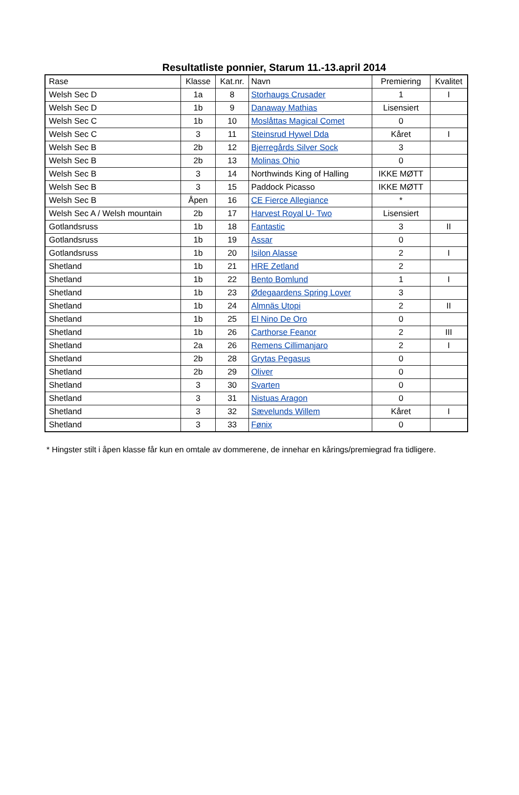Resultatliste ponnier, Starum 11.-13.april 2014
| Rase | Klasse | Kat.nr. | Navn | Premiering | Kvalitet |
| --- | --- | --- | --- | --- | --- |
| Welsh Sec D | 1a | 8 | Storhaugs Crusader | 1 | I |
| Welsh Sec D | 1b | 9 | Danaway Mathias | Lisensiert | |
| Welsh Sec C | 1b | 10 | Moslåttas Magical Comet | 0 | |
| Welsh Sec C | 3 | 11 | Steinsrud Hywel Dda | Kåret | I |
| Welsh Sec B | 2b | 12 | Bjerregårds Silver Sock | 3 | |
| Welsh Sec B | 2b | 13 | Molinas Ohio | 0 | |
| Welsh Sec B | 3 | 14 | Northwinds King of Halling | IKKE MØTT | |
| Welsh Sec B | 3 | 15 | Paddock Picasso | IKKE MØTT | |
| Welsh Sec B | Åpen | 16 | CE Fierce Allegiance | * | |
| Welsh Sec A / Welsh mountain | 2b | 17 | Harvest Royal U- Two | Lisensiert | |
| Gotlandsruss | 1b | 18 | Fantastic | 3 | II |
| Gotlandsruss | 1b | 19 | Assar | 0 | |
| Gotlandsruss | 1b | 20 | Isilon Alasse | 2 | I |
| Shetland | 1b | 21 | HRE Zetland | 2 | |
| Shetland | 1b | 22 | Bento Bomlund | 1 | I |
| Shetland | 1b | 23 | Ødegaardens Spring Lover | 3 | |
| Shetland | 1b | 24 | Almnäs Utopi | 2 | II |
| Shetland | 1b | 25 | El Nino De Oro | 0 | |
| Shetland | 1b | 26 | Carthorse Feanor | 2 | III |
| Shetland | 2a | 26 | Remens Cillimanjaro | 2 | I |
| Shetland | 2b | 28 | Grytas Pegasus | 0 | |
| Shetland | 2b | 29 | Oliver | 0 | |
| Shetland | 3 | 30 | Svarten | 0 | |
| Shetland | 3 | 31 | Nistuas Aragon | 0 | |
| Shetland | 3 | 32 | Sævelunds Willem | Kåret | I |
| Shetland | 3 | 33 | Fønix | 0 | |
* Hingster stilt i åpen klasse får kun en omtale av dommerene, de innehar en kårings/premiegrad fra tidligere.